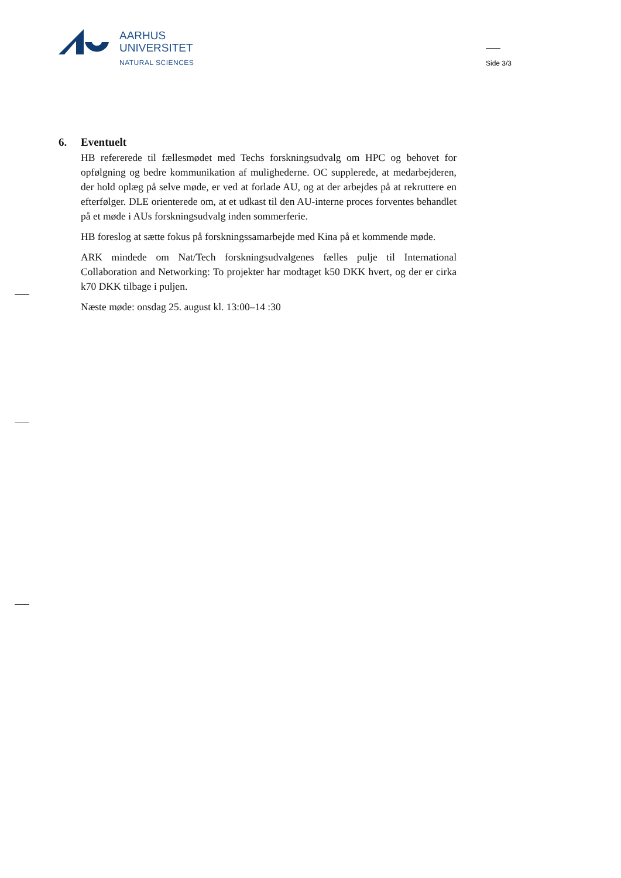AARHUS
UNIVERSITET
NATURAL SCIENCES
Side 3/3
6. Eventuelt
HB refererede til fællesmødet med Techs forskningsudvalg om HPC og behovet for opfølgning og bedre kommunikation af mulighederne. OC supplerede, at medarbejderen, der hold oplæg på selve møde, er ved at forlade AU, og at der arbejdes på at rekruttere en efterfølger. DLE orienterede om, at et udkast til den AU-interne proces forventes behandlet på et møde i AUs forskningsudvalg inden sommerferie.
HB foreslog at sætte fokus på forskningssamarbejde med Kina på et kommende møde.
ARK mindede om Nat/Tech forskningsudvalgenes fælles pulje til International Collaboration and Networking: To projekter har modtaget k50 DKK hvert, og der er cirka k70 DKK tilbage i puljen.
Næste møde: onsdag 25. august kl. 13:00–14 :30